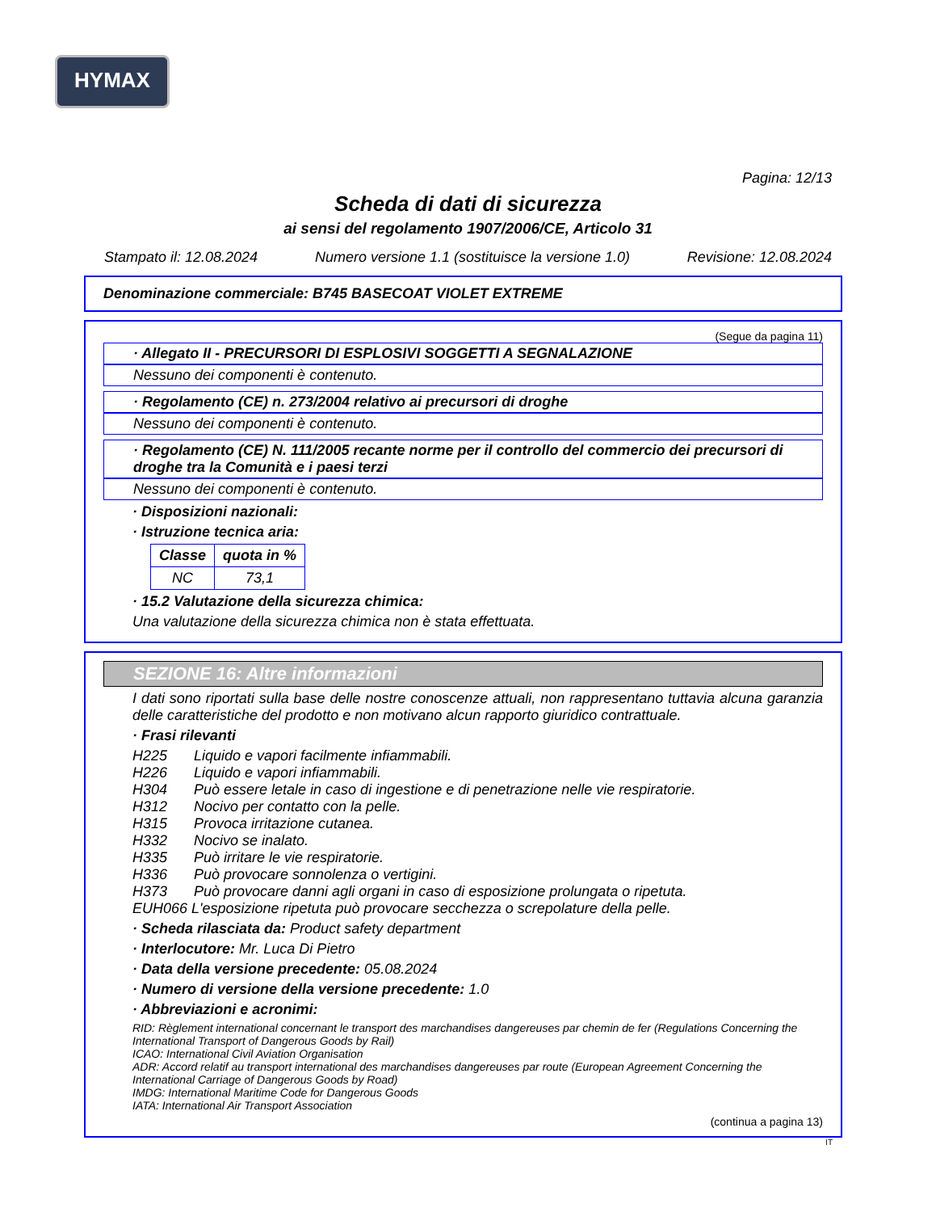HYMAX
Pagina: 12/13
Scheda di dati di sicurezza
ai sensi del regolamento 1907/2006/CE, Articolo 31
Stampato il: 12.08.2024 Numero versione 1.1 (sostituisce la versione 1.0) Revisione: 12.08.2024
Denominazione commerciale: B745 BASECOAT VIOLET EXTREME
(Segue da pagina 11)
· Allegato II - PRECURSORI DI ESPLOSIVI SOGGETTI A SEGNALAZIONE
Nessuno dei componenti è contenuto.
· Regolamento (CE) n. 273/2004 relativo ai precursori di droghe
Nessuno dei componenti è contenuto.
· Regolamento (CE) N. 111/2005 recante norme per il controllo del commercio dei precursori di droghe tra la Comunità e i paesi terzi
Nessuno dei componenti è contenuto.
· Disposizioni nazionali:
· Istruzione tecnica aria:
| Classe | quota in % |
| --- | --- |
| NC | 73,1 |
· 15.2 Valutazione della sicurezza chimica:
Una valutazione della sicurezza chimica non è stata effettuata.
SEZIONE 16: Altre informazioni
I dati sono riportati sulla base delle nostre conoscenze attuali, non rappresentano tuttavia alcuna garanzia delle caratteristiche del prodotto e non motivano alcun rapporto giuridico contrattuale.
· Frasi rilevanti
H225 Liquido e vapori facilmente infiammabili.
H226 Liquido e vapori infiammabili.
H304 Può essere letale in caso di ingestione e di penetrazione nelle vie respiratorie.
H312 Nocivo per contatto con la pelle.
H315 Provoca irritazione cutanea.
H332 Nocivo se inalato.
H335 Può irritare le vie respiratorie.
H336 Può provocare sonnolenza o vertigini.
H373 Può provocare danni agli organi in caso di esposizione prolungata o ripetuta.
EUH066 L'esposizione ripetuta può provocare secchezza o screpolature della pelle.
· Scheda rilasciata da: Product safety department
· Interlocutore: Mr. Luca Di Pietro
· Data della versione precedente: 05.08.2024
· Numero di versione della versione precedente: 1.0
· Abbreviazioni e acronimi:
RID: Règlement international concernant le transport des marchandises dangereuses par chemin de fer (Regulations Concerning the International Transport of Dangerous Goods by Rail)
ICAO: International Civil Aviation Organisation
ADR: Accord relatif au transport international des marchandises dangereuses par route (European Agreement Concerning the International Carriage of Dangerous Goods by Road)
IMDG: International Maritime Code for Dangerous Goods
IATA: International Air Transport Association
(continua a pagina 13)
IT